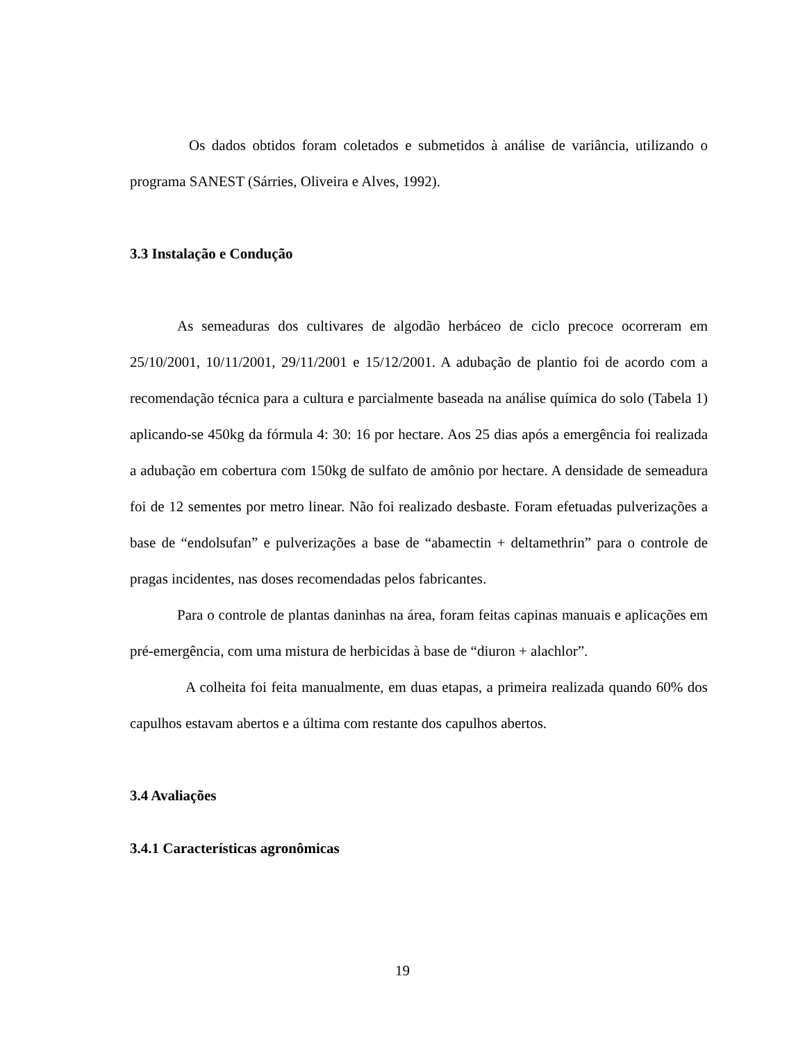Os dados obtidos foram coletados e submetidos à análise de variância, utilizando o programa SANEST (Sárries, Oliveira e Alves, 1992).
3.3 Instalação e Condução
As semeaduras dos cultivares de algodão herbáceo de ciclo precoce ocorreram em 25/10/2001, 10/11/2001, 29/11/2001 e 15/12/2001. A adubação de plantio foi de acordo com a recomendação técnica para a cultura e parcialmente baseada na análise química do solo (Tabela 1) aplicando-se 450kg da fórmula 4: 30: 16 por hectare. Aos 25 dias após a emergência foi realizada a adubação em cobertura com 150kg de sulfato de amônio por hectare. A densidade de semeadura foi de 12 sementes por metro linear. Não foi realizado desbaste. Foram efetuadas pulverizações a base de “endolsufan” e pulverizações a base de “abamectin + deltamethrin” para o controle de pragas incidentes, nas doses recomendadas pelos fabricantes.
Para o controle de plantas daninhas na área, foram feitas capinas manuais e aplicações em pré-emergência, com uma mistura de herbicidas à base de “diuron + alachlor”.
A colheita foi feita manualmente, em duas etapas, a primeira realizada quando 60% dos capulhos estavam abertos e a última com restante dos capulhos abertos.
3.4 Avaliações
3.4.1 Características agronômicas
19